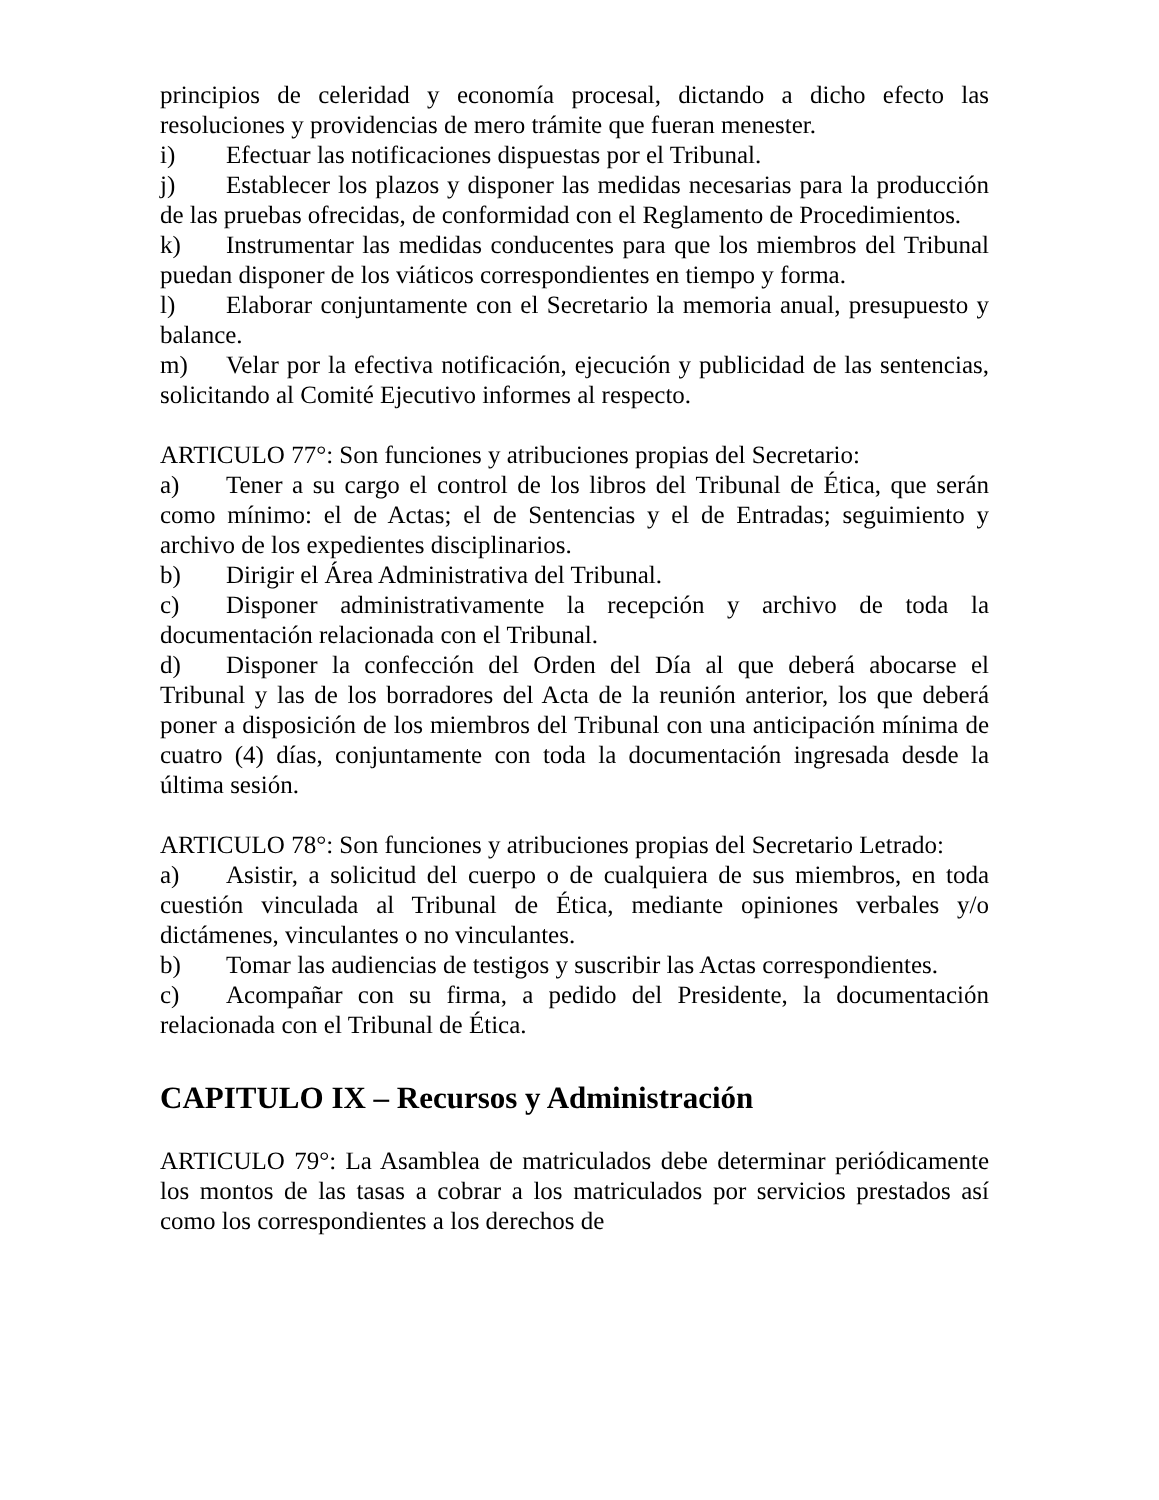principios de celeridad y economía procesal, dictando a dicho efecto las resoluciones y providencias de mero trámite que fueran menester.
i) Efectuar las notificaciones dispuestas por el Tribunal.
j) Establecer los plazos y disponer las medidas necesarias para la producción de las pruebas ofrecidas, de conformidad con el Reglamento de Procedimientos.
k) Instrumentar las medidas conducentes para que los miembros del Tribunal puedan disponer de los viáticos correspondientes en tiempo y forma.
l) Elaborar conjuntamente con el Secretario la memoria anual, presupuesto y balance.
m) Velar por la efectiva notificación, ejecución y publicidad de las sentencias, solicitando al Comité Ejecutivo informes al respecto.
ARTICULO 77°: Son funciones y atribuciones propias del Secretario:
a) Tener a su cargo el control de los libros del Tribunal de Ética, que serán como mínimo: el de Actas; el de Sentencias y el de Entradas; seguimiento y archivo de los expedientes disciplinarios.
b) Dirigir el Área Administrativa del Tribunal.
c) Disponer administrativamente la recepción y archivo de toda la documentación relacionada con el Tribunal.
d) Disponer la confección del Orden del Día al que deberá abocarse el Tribunal y las de los borradores del Acta de la reunión anterior, los que deberá poner a disposición de los miembros del Tribunal con una anticipación mínima de cuatro (4) días, conjuntamente con toda la documentación ingresada desde la última sesión.
ARTICULO 78°: Son funciones y atribuciones propias del Secretario Letrado:
a) Asistir, a solicitud del cuerpo o de cualquiera de sus miembros, en toda cuestión vinculada al Tribunal de Ética, mediante opiniones verbales y/o dictámenes, vinculantes o no vinculantes.
b) Tomar las audiencias de testigos y suscribir las Actas correspondientes.
c) Acompañar con su firma, a pedido del Presidente, la documentación relacionada con el Tribunal de Ética.
CAPITULO IX – Recursos y Administración
ARTICULO 79°: La Asamblea de matriculados debe determinar periódicamente los montos de las tasas a cobrar a los matriculados por servicios prestados así como los correspondientes a los derechos de